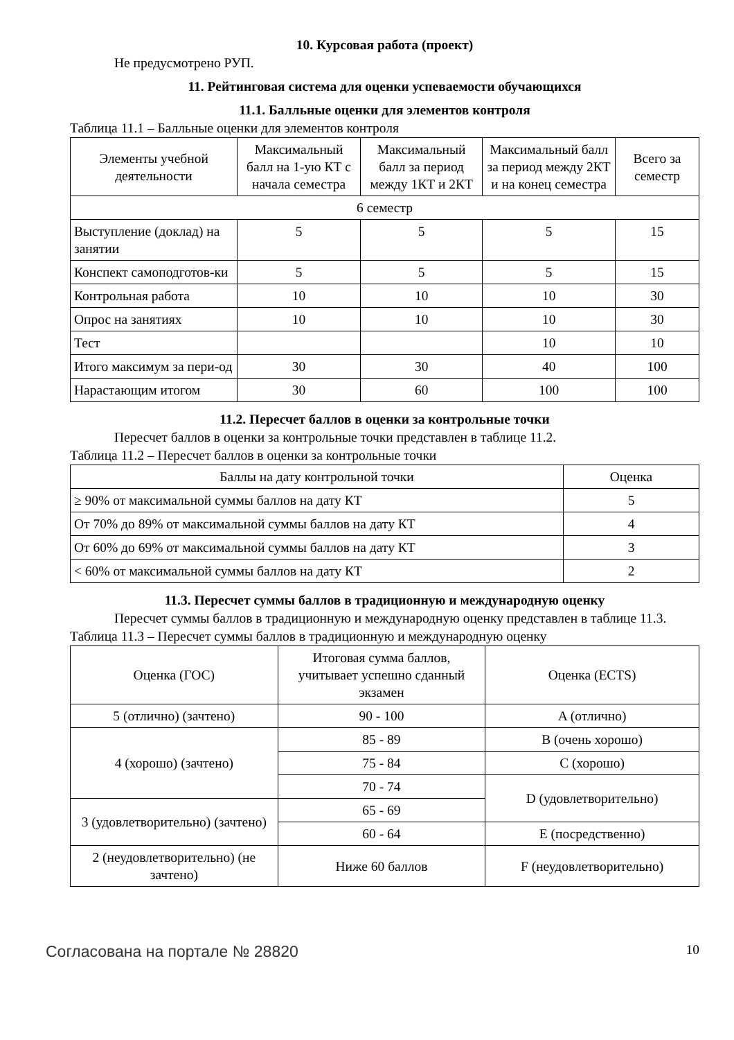10. Курсовая работа (проект)
Не предусмотрено РУП.
11. Рейтинговая система для оценки успеваемости обучающихся
11.1. Балльные оценки для элементов контроля
Таблица 11.1 – Балльные оценки для элементов контроля
| Элементы учебной деятельности | Максимальный балл на 1-ую КТ с начала семестра | Максимальный балл за период между 1КТ и 2КТ | Максимальный балл за период между 2КТ и на конец семестра | Всего за семестр |
| --- | --- | --- | --- | --- |
| 6 семестр | | | | |
| Выступление (доклад) на занятии | 5 | 5 | 5 | 15 |
| Конспект самоподготов-ки | 5 | 5 | 5 | 15 |
| Контрольная работа | 10 | 10 | 10 | 30 |
| Опрос на занятиях | 10 | 10 | 10 | 30 |
| Тест | | | 10 | 10 |
| Итого максимум за пери-од | 30 | 30 | 40 | 100 |
| Нарастающим итогом | 30 | 60 | 100 | 100 |
11.2. Пересчет баллов в оценки за контрольные точки
Пересчет баллов в оценки за контрольные точки представлен в таблице 11.2.
Таблица 11.2 – Пересчет баллов в оценки за контрольные точки
| Баллы на дату контрольной точки | Оценка |
| --- | --- |
| ≥ 90% от максимальной суммы баллов на дату КТ | 5 |
| От 70% до 89% от максимальной суммы баллов на дату КТ | 4 |
| От 60% до 69% от максимальной суммы баллов на дату КТ | 3 |
| < 60% от максимальной суммы баллов на дату КТ | 2 |
11.3. Пересчет суммы баллов в традиционную и международную оценку
Пересчет суммы баллов в традиционную и международную оценку представлен в таблице 11.3.
Таблица 11.3 – Пересчет суммы баллов в традиционную и международную оценку
| Оценка (ГОС) | Итоговая сумма баллов, учитывает успешно сданный экзамен | Оценка (ECTS) |
| --- | --- | --- |
| 5 (отлично) (зачтено) | 90 - 100 | A (отлично) |
| 4 (хорошо) (зачтено) | 85 - 89 | B (очень хорошо) |
| | 75 - 84 | C (хорошо) |
| | 70 - 74 | D (удовлетворительно) |
| 3 (удовлетворительно) (зачтено) | 65 - 69 | |
| | 60 - 64 | E (посредственно) |
| 2 (неудовлетворительно) (не зачтено) | Ниже 60 баллов | F (неудовлетворительно) |
Согласована на портале № 28820 10